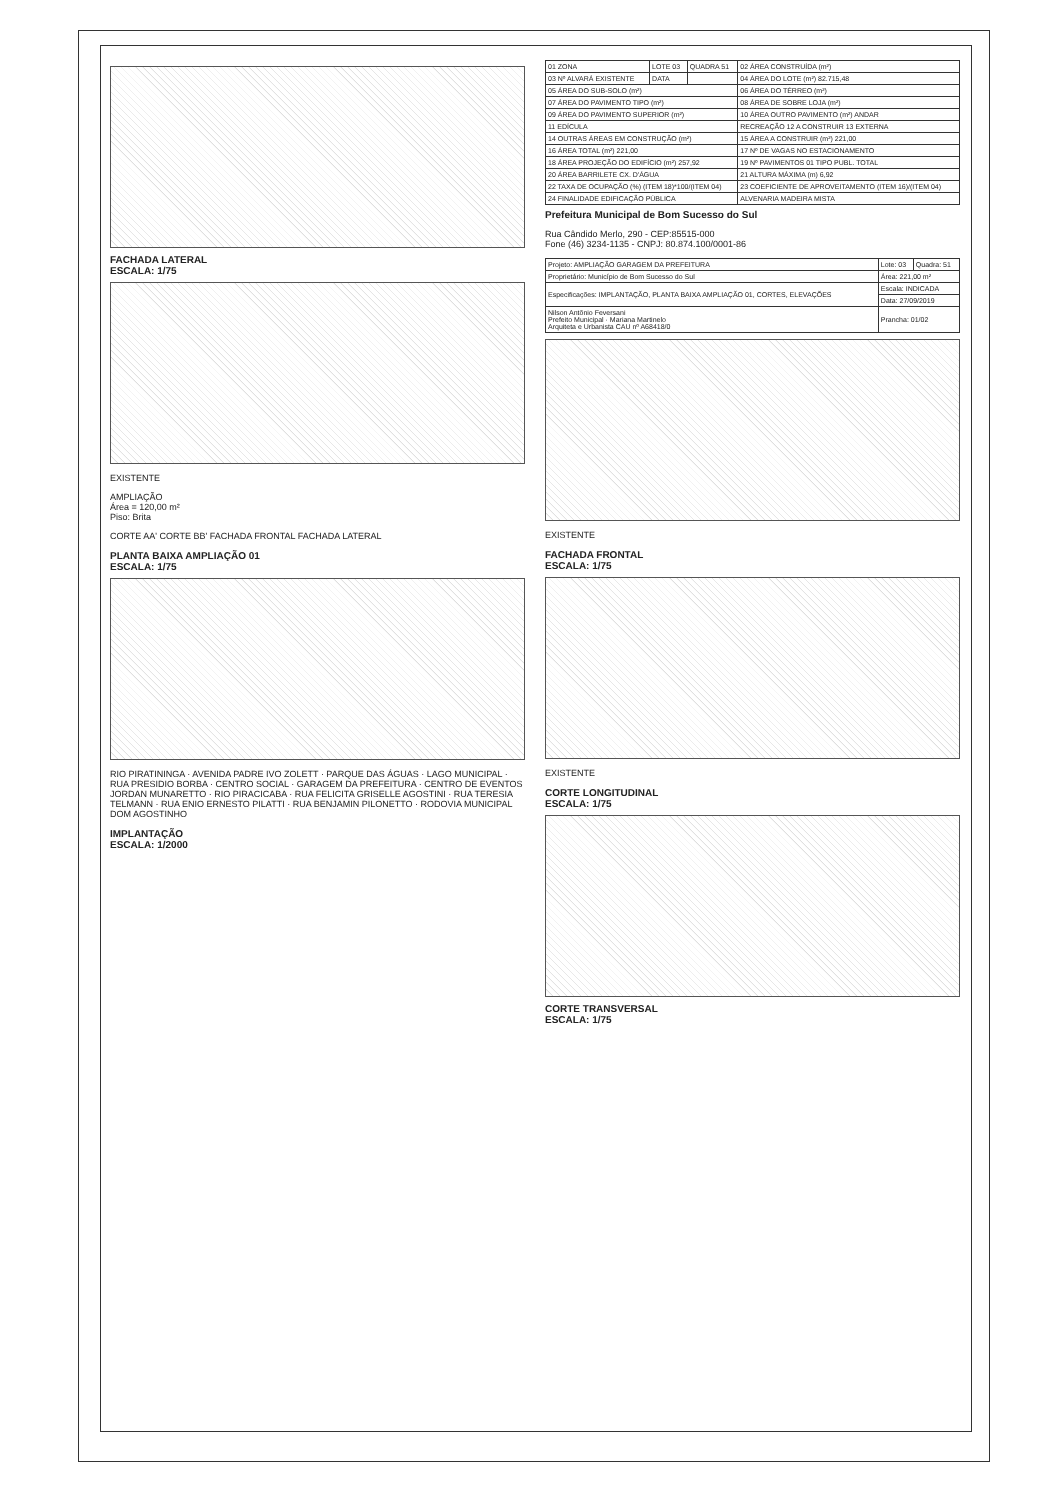FACHADA LATERAL
ESCALA: 1/75
EXISTENTE
AMPLIAÇÃO
Área = 120,00 m²
Piso: Brita
CORTE AA' CORTE BB' FACHADA FRONTAL FACHADA LATERAL
PLANTA BAIXA AMPLIAÇÃO 01
ESCALA: 1/75
RIO PIRATININGA · AVENIDA PADRE IVO ZOLETT · PARQUE DAS ÁGUAS · LAGO MUNICIPAL · RUA PRESIDIO BORBA · CENTRO SOCIAL · GARAGEM DA PREFEITURA · CENTRO DE EVENTOS JORDAN MUNARETTO · RIO PIRACICABA · RUA FELICITA GRISELLE AGOSTINI · RUA TERESIA TELMANN · RUA ENIO ERNESTO PILATTI · RUA BENJAMIN PILONETTO · RODOVIA MUNICIPAL DOM AGOSTINHO
IMPLANTAÇÃO
ESCALA: 1/2000
| 01 ZONA | LOTE 03 | QUADRA 51 | 02 ÁREA CONSTRUÍDA (m²) |
| 03 Nº ALVARÁ EXISTENTE | DATA | | 04 ÁREA DO LOTE (m²) 82.715,48 |
| 05 ÁREA DO SUB-SOLO (m²) | | | 06 ÁREA DO TÉRREO (m²) |
| 07 ÁREA DO PAVIMENTO TIPO (m²) | | | 08 ÁREA DE SOBRE LOJA (m²) |
| 09 ÁREA DO PAVIMENTO SUPERIOR (m²) | | | 10 ÁREA OUTRO PAVIMENTO (m²) ANDAR |
| 11 EDÍCULA | | | RECREAÇÃO 12 A CONSTRUIR 13 EXTERNA |
| 14 OUTRAS ÁREAS EM CONSTRUÇÃO (m²) | | | 15 ÁREA A CONSTRUIR (m²) 221,00 |
| 16 ÁREA TOTAL (m²) 221,00 | | | 17 Nº DE VAGAS NO ESTACIONAMENTO |
| 18 ÁREA PROJEÇÃO DO EDIFÍCIO (m²) 257,92 | | | 19 Nº PAVIMENTOS 01 TIPO PUBL. TOTAL |
| 20 ÁREA BARRILETE CX. D'ÁGUA | | | 21 ALTURA MÁXIMA (m) 6,92 |
| 22 TAXA DE OCUPAÇÃO (%) (ITEM 18)*100/(ITEM 04) | | | 23 COEFICIENTE DE APROVEITAMENTO (ITEM 16)/(ITEM 04) |
| 24 FINALIDADE EDIFICAÇÃO PÚBLICA | | | ALVENARIA MADEIRA MISTA |
Prefeitura Municipal de Bom Sucesso do Sul
Rua Cândido Merlo, 290 - CEP:85515-000
Fone (46) 3234-1135 - CNPJ: 80.874.100/0001-86
| Projeto: AMPLIAÇÃO GARAGEM DA PREFEITURA | Lote: 03 | Quadra: 51 |
| Proprietário: Município de Bom Sucesso do Sul | Área: 221,00 m² | |
| Especificações: IMPLANTAÇÃO, PLANTA BAIXA AMPLIAÇÃO 01, CORTES, ELEVAÇÕES | Escala: INDICADA | |
| | Data: 27/09/2019 | |
| Nilson Antônio Feversani Prefeito Municipal · Mariana Martinelo Arquiteta e Urbanista CAU nº A68418/0 | Prancha: 01/02 | |
EXISTENTE
FACHADA FRONTAL
ESCALA: 1/75
EXISTENTE
CORTE LONGITUDINAL
ESCALA: 1/75
CORTE TRANSVERSAL
ESCALA: 1/75